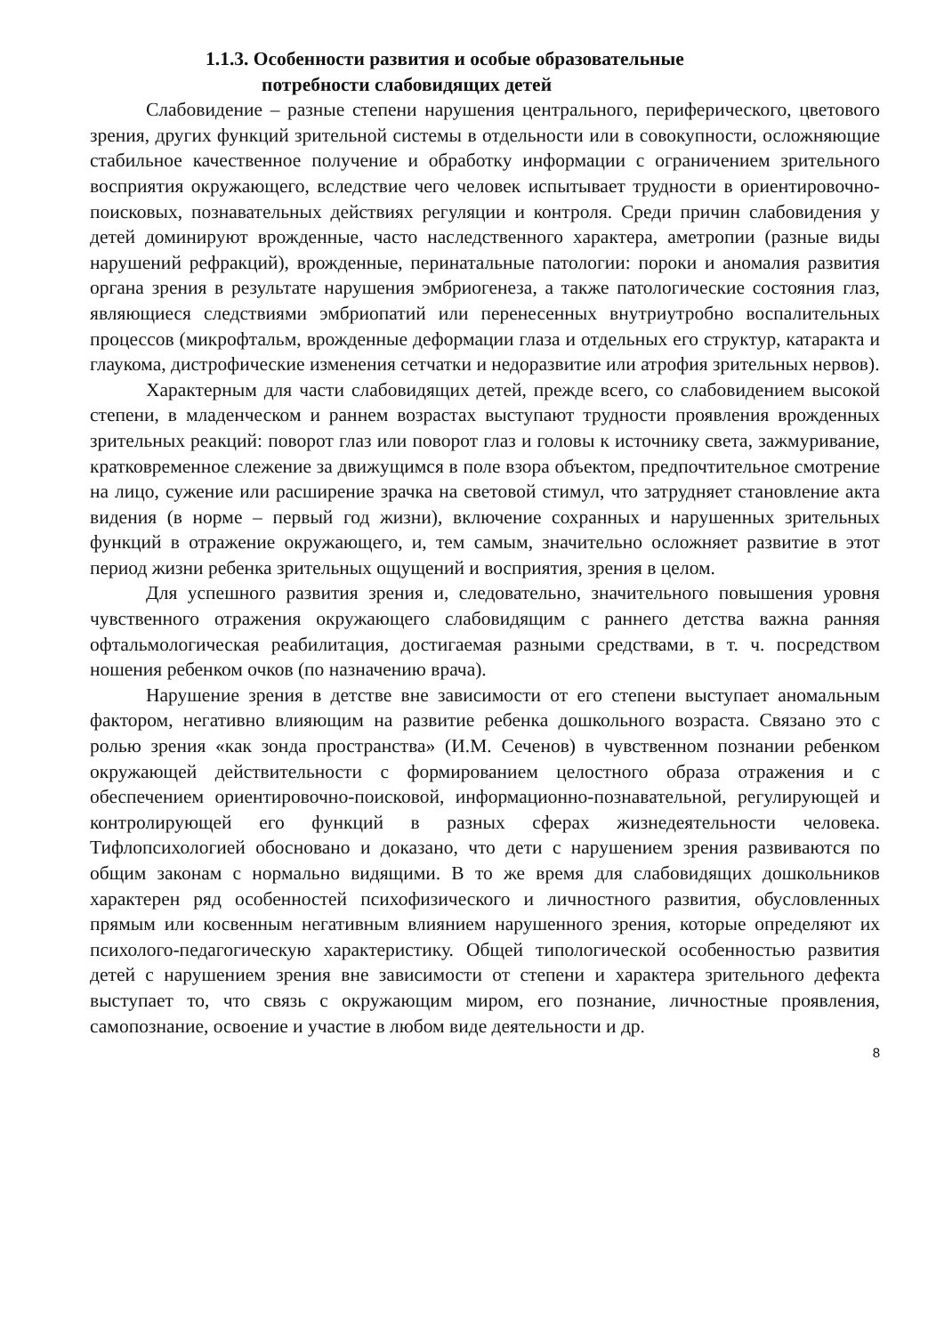1.1.3. Особенности развития и особые образовательные
потребности слабовидящих детей
Слабовидение – разные степени нарушения центрального, периферического, цветового зрения, других функций зрительной системы в отдельности или в совокупности, осложняющие стабильное качественное получение и обработку информации с ограничением зрительного восприятия окружающего, вследствие чего человек испытывает трудности в ориентировочно-поисковых, познавательных действиях регуляции и контроля. Среди причин слабовидения у детей доминируют врожденные, часто наследственного характера, аметропии (разные виды нарушений рефракций), врожденные, перинатальные патологии: пороки и аномалия развития органа зрения в результате нарушения эмбриогенеза, а также патологические состояния глаз, являющиеся следствиями эмбриопатий или перенесенных внутриутробно воспалительных процессов (микрофтальм, врожденные деформации глаза и отдельных его структур, катаракта и глаукома, дистрофические изменения сетчатки и недоразвитие или атрофия зрительных нервов).
Характерным для части слабовидящих детей, прежде всего, со слабовидением высокой степени, в младенческом и раннем возрастах выступают трудности проявления врожденных зрительных реакций: поворот глаз или поворот глаз и головы к источнику света, зажмуривание, кратковременное слежение за движущимся в поле взора объектом, предпочтительное смотрение на лицо, сужение или расширение зрачка на световой стимул, что затрудняет становление акта видения (в норме – первый год жизни), включение сохранных и нарушенных зрительных функций в отражение окружающего, и, тем самым, значительно осложняет развитие в этот период жизни ребенка зрительных ощущений и восприятия, зрения в целом.
Для успешного развития зрения и, следовательно, значительного повышения уровня чувственного отражения окружающего слабовидящим с раннего детства важна ранняя офтальмологическая реабилитация, достигаемая разными средствами, в т. ч. посредством ношения ребенком очков (по назначению врача).
Нарушение зрения в детстве вне зависимости от его степени выступает аномальным фактором, негативно влияющим на развитие ребенка дошкольного возраста. Связано это с ролью зрения «как зонда пространства» (И.М. Сеченов) в чувственном познании ребенком окружающей действительности с формированием целостного образа отражения и с обеспечением ориентировочно-поисковой, информационно-познавательной, регулирующей и контролирующей его функций в разных сферах жизнедеятельности человека. Тифлопсихологией обосновано и доказано, что дети с нарушением зрения развиваются по общим законам с нормально видящими. В то же время для слабовидящих дошкольников характерен ряд особенностей психофизического и личностного развития, обусловленных прямым или косвенным негативным влиянием нарушенного зрения, которые определяют их психолого-педагогическую характеристику. Общей типологической особенностью развития детей с нарушением зрения вне зависимости от степени и характера зрительного дефекта выступает то, что связь с окружающим миром, его познание, личностные проявления, самопознание, освоение и участие в любом виде деятельности и др.
8